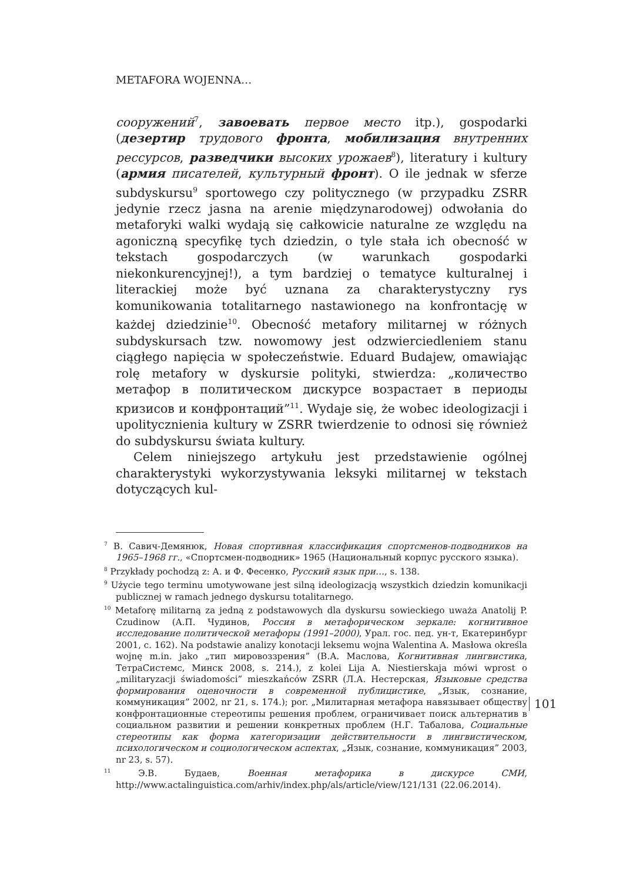METAFORA WOJENNA…
сооружений<sup>7</sup>, завоевать первое место itp.), gospodarki (дезертир трудового фронта, мобилизация внутренних рессурсов, разведчики высоких урожаев<sup>8</sup>), literatury i kultury (армия писателей, культурный фронт). O ile jednak w sferze subdyskursu<sup>9</sup> sportowego czy politycznego (w przypadku ZSRR jedynie rzecz jasna na arenie międzynarodowej) odwołania do metaforyki walki wydają się całkowicie naturalne ze względu na agoniczną specyfikę tych dziedzin, o tyle stała ich obecność w tekstach gospodarczych (w warunkach gospodarki niekonkurencyjnej!), a tym bardziej o tematyce kulturalnej i literackiej może być uznana za charakterystyczny rys komunikowania totalitarnego nastawionego na konfrontację w każdej dziedzinie<sup>10</sup>. Obecność metafory militarnej w różnych subdyskursach tzw. nowomowy jest odzwierciedleniem stanu ciągłego napięcia w społeczeństwie. Eduard Budajew, omawiając rolę metafory w dyskursie polityki, stwierdza: „количество метафор в политическом дискурсе возрастает в периоды кризисов и конфронтаций”<sup>11</sup>. Wydaje się, że wobec ideologizacji i upolitycznienia kultury w ZSRR twierdzenie to odnosi się również do subdyskursu świata kultury.
Celem niniejszego artykułu jest przedstawienie ogólnej charakterystyki wykorzystywania leksyki militarnej w tekstach dotyczących kul-
<sup>7</sup> В. Савич-Демянюк, Новая спортивная классификация спортсменов-подводников на 1965–1968 гг., «Спортсмен-подводник» 1965 (Национальный корпус русского языка).
<sup>8</sup> Przykłady pochodzą z: А. и Ф. Фесенко, Русский язык при…, s. 138.
<sup>9</sup> Użycie tego terminu umotywowane jest silną ideologizacją wszystkich dziedzin komunikacji publicznej w ramach jednego dyskursu totalitarnego.
<sup>10</sup> Metaforę militarną za jedną z podstawowych dla dyskursu sowieckiego uważa Anatolij P. Czudinow (А.П. Чудинов, Россия в метафорическом зеркале: когнитивное исследование политической метафоры (1991–2000), Урал. гос. пед. ун-т, Екатеринбург 2001, с. 162). Na podstawie analizy konotacji leksemu wojna Walentina A. Masłowa określa wojnę m.in. jako „тип мировоззрения” (В.А. Маслова, Когнитивная лингвистика, ТетраСистемс, Минск 2008, s. 214.), z kolei Lija A. Niestierskaja mówi wprost o „militaryzacji świadomości” mieszkańców ZSRR (Л.А. Нестерская, Языковые средства формирования оценочности в современной публицистике, „Язык, сознание, коммуникация” 2002, nr 21, s. 174.); por. „Милитарная метафора навязывает обществу конфронтационные стереотипы решения проблем, ограничивает поиск альтернатив в социальном развитии и решении конкретных проблем (Н.Г. Табалова, Социальные стереотипы как форма категоризации действительности в лингвистическом, психологическом и социологическом аспектах, „Язык, сознание, коммуникация” 2003, nr 23, s. 57).
<sup>11</sup> Э.В. Будаев, Военная метафорика в дискурсе СМИ, http://www.actalinguistica.com/arhiv/index.php/als/article/view/121/131 (22.06.2014).
101